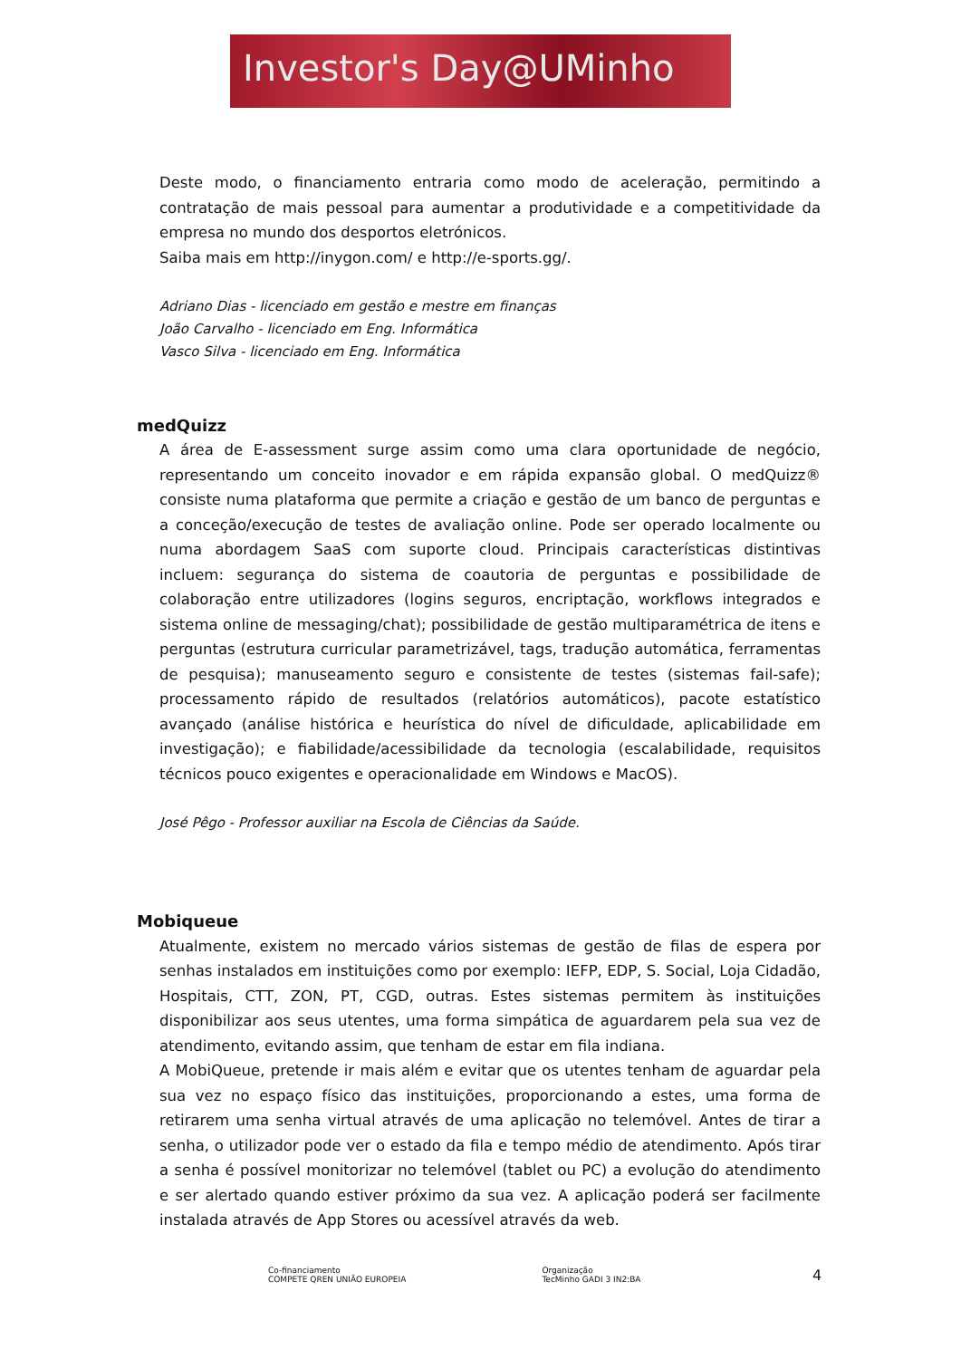Investor's Day@UMinho
Deste modo, o financiamento entraria como modo de aceleração, permitindo a contratação de mais pessoal para aumentar a produtividade e a competitividade da empresa no mundo dos desportos eletrónicos.
Saiba mais em http://inygon.com/ e http://e-sports.gg/.
Adriano Dias - licenciado em gestão e mestre em finanças
João Carvalho - licenciado em Eng. Informática
Vasco Silva - licenciado em Eng. Informática
medQuizz
A área de E-assessment surge assim como uma clara oportunidade de negócio, representando um conceito inovador e em rápida expansão global. O medQuizz® consiste numa plataforma que permite a criação e gestão de um banco de perguntas e a conceção/execução de testes de avaliação online. Pode ser operado localmente ou numa abordagem SaaS com suporte cloud. Principais características distintivas incluem: segurança do sistema de coautoria de perguntas e possibilidade de colaboração entre utilizadores (logins seguros, encriptação, workflows integrados e sistema online de messaging/chat); possibilidade de gestão multiparamétrica de itens e perguntas (estrutura curricular parametrizável, tags, tradução automática, ferramentas de pesquisa); manuseamento seguro e consistente de testes (sistemas fail-safe); processamento rápido de resultados (relatórios automáticos), pacote estatístico avançado (análise histórica e heurística do nível de dificuldade, aplicabilidade em investigação); e fiabilidade/acessibilidade da tecnologia (escalabilidade, requisitos técnicos pouco exigentes e operacionalidade em Windows e MacOS).
José Pêgo - Professor auxiliar na Escola de Ciências da Saúde.
Mobiqueue
Atualmente, existem no mercado vários sistemas de gestão de filas de espera por senhas instalados em instituições como por exemplo: IEFP, EDP, S. Social, Loja Cidadão, Hospitais, CTT, ZON, PT, CGD, outras. Estes sistemas permitem às instituições disponibilizar aos seus utentes, uma forma simpática de aguardarem pela sua vez de atendimento, evitando assim, que tenham de estar em fila indiana.
A MobiQueue, pretende ir mais além e evitar que os utentes tenham de aguardar pela sua vez no espaço físico das instituições, proporcionando a estes, uma forma de retirarem uma senha virtual através de uma aplicação no telemóvel. Antes de tirar a senha, o utilizador pode ver o estado da fila e tempo médio de atendimento. Após tirar a senha é possível monitorizar no telemóvel (tablet ou PC) a evolução do atendimento e ser alertado quando estiver próximo da sua vez. A aplicação poderá ser facilmente instalada através de App Stores ou acessível através da web.
Co-financiamento
COMPETE QREN UNIÃO EUROPEIA
Organização
TecMinho GADI 3 IN2:BA
4